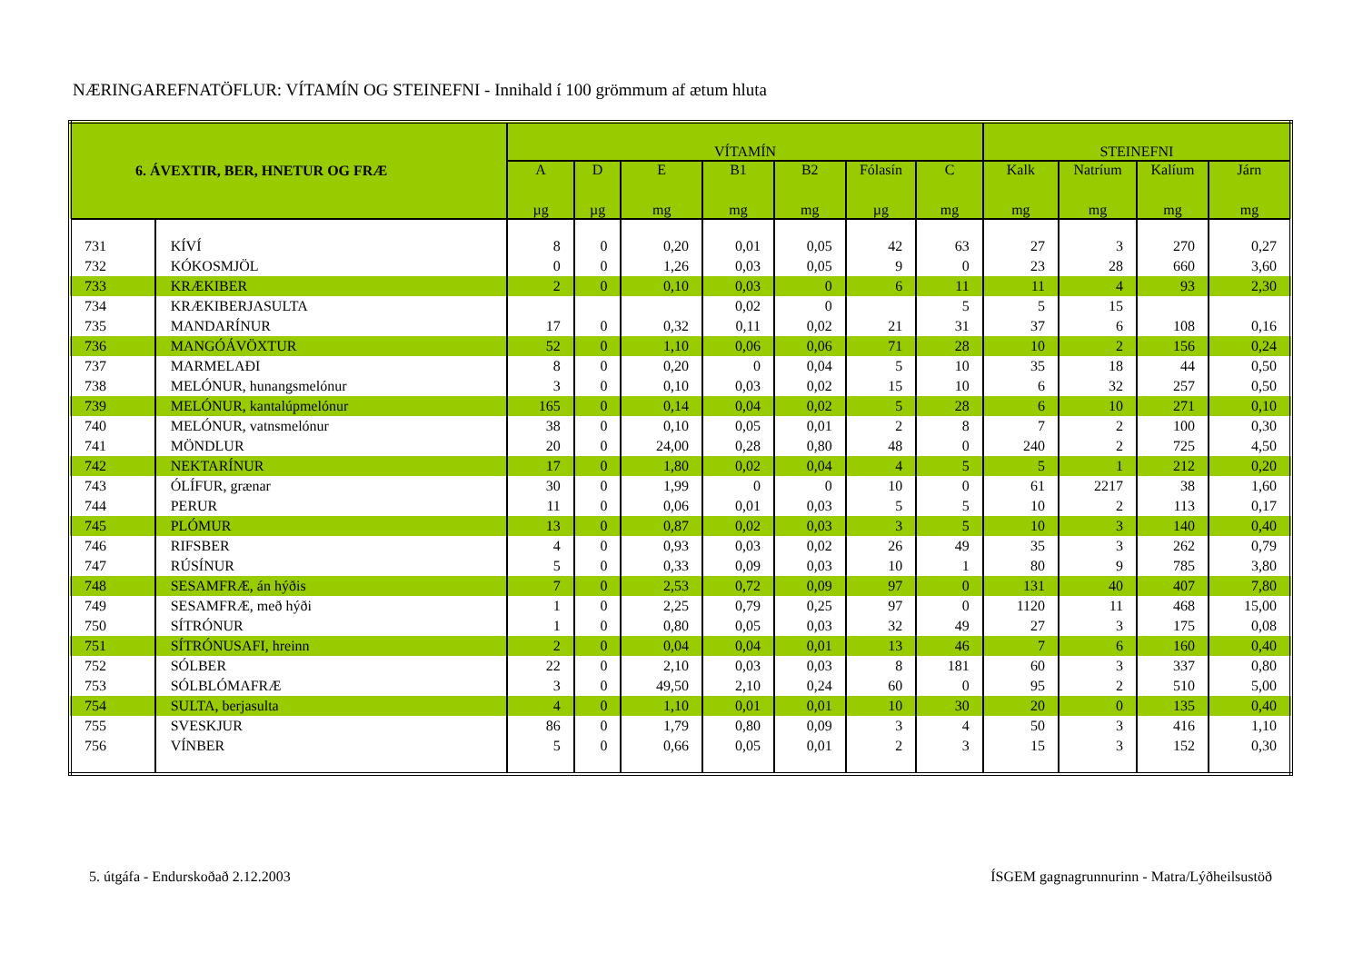NÆRINGAREFNATÖFLUR: VÍTAMÍN OG STEINEFNI - Innihald í 100 grömmum af ætum hluta
| 6. ÁVEXTIR, BER, HNETUR OG FRÆ | | VÍTAMÍN | | | | | | | STEINEFNI | | | |
| --- | --- | --- | --- | --- | --- | --- | --- | --- | --- | --- | --- | --- |
| | | A | D | E | B1 | B2 | Fólasín | C | Kalk | Natríum | Kalíum | Járn |
| | | µg | µg | mg | mg | mg | µg | mg | mg | mg | mg | mg |
| 731 | KÍVÍ | 8 | 0 | 0,20 | 0,01 | 0,05 | 42 | 63 | 27 | 3 | 270 | 0,27 |
| 732 | KÓKOSMJÖL | 0 | 0 | 1,26 | 0,03 | 0,05 | 9 | 0 | 23 | 28 | 660 | 3,60 |
| 733 | KRÆKIBER | 2 | 0 | 0,10 | 0,03 | 0 | 6 | 11 | 11 | 4 | 93 | 2,30 |
| 734 | KRÆKIBERJASULTA | | | | 0,02 | 0 | | 5 | 5 | 15 | | |
| 735 | MANDARÍNUR | 17 | 0 | 0,32 | 0,11 | 0,02 | 21 | 31 | 37 | 6 | 108 | 0,16 |
| 736 | MANGÓÁVÖXTUR | 52 | 0 | 1,10 | 0,06 | 0,06 | 71 | 28 | 10 | 2 | 156 | 0,24 |
| 737 | MARMELAÐI | 8 | 0 | 0,20 | 0 | 0,04 | 5 | 10 | 35 | 18 | 44 | 0,50 |
| 738 | MELÓNUR, hunangsmelónur | 3 | 0 | 0,10 | 0,03 | 0,02 | 15 | 10 | 6 | 32 | 257 | 0,50 |
| 739 | MELÓNUR, kantalúpmelónur | 165 | 0 | 0,14 | 0,04 | 0,02 | 5 | 28 | 6 | 10 | 271 | 0,10 |
| 740 | MELÓNUR, vatnsmelónur | 38 | 0 | 0,10 | 0,05 | 0,01 | 2 | 8 | 7 | 2 | 100 | 0,30 |
| 741 | MÖNDLUR | 20 | 0 | 24,00 | 0,28 | 0,80 | 48 | 0 | 240 | 2 | 725 | 4,50 |
| 742 | NEKTARÍNUR | 17 | 0 | 1,80 | 0,02 | 0,04 | 4 | 5 | 5 | 1 | 212 | 0,20 |
| 743 | ÓLÍFUR, grænar | 30 | 0 | 1,99 | 0 | 0 | 10 | 0 | 61 | 2217 | 38 | 1,60 |
| 744 | PERUR | 11 | 0 | 0,06 | 0,01 | 0,03 | 5 | 5 | 10 | 2 | 113 | 0,17 |
| 745 | PLÓMUR | 13 | 0 | 0,87 | 0,02 | 0,03 | 3 | 5 | 10 | 3 | 140 | 0,40 |
| 746 | RIFSBER | 4 | 0 | 0,93 | 0,03 | 0,02 | 26 | 49 | 35 | 3 | 262 | 0,79 |
| 747 | RÚSÍNUR | 5 | 0 | 0,33 | 0,09 | 0,03 | 10 | 1 | 80 | 9 | 785 | 3,80 |
| 748 | SESAMFRÆ, án hýðis | 7 | 0 | 2,53 | 0,72 | 0,09 | 97 | 0 | 131 | 40 | 407 | 7,80 |
| 749 | SESAMFRÆ, með hýði | 1 | 0 | 2,25 | 0,79 | 0,25 | 97 | 0 | 1120 | 11 | 468 | 15,00 |
| 750 | SÍTRÓNUR | 1 | 0 | 0,80 | 0,05 | 0,03 | 32 | 49 | 27 | 3 | 175 | 0,08 |
| 751 | SÍTRÓNUSAFI, hreinn | 2 | 0 | 0,04 | 0,04 | 0,01 | 13 | 46 | 7 | 6 | 160 | 0,40 |
| 752 | SÓLBER | 22 | 0 | 2,10 | 0,03 | 0,03 | 8 | 181 | 60 | 3 | 337 | 0,80 |
| 753 | SÓLBLÓMAFRÆ | 3 | 0 | 49,50 | 2,10 | 0,24 | 60 | 0 | 95 | 2 | 510 | 5,00 |
| 754 | SULTA, berjasulta | 4 | 0 | 1,10 | 0,01 | 0,01 | 10 | 30 | 20 | 0 | 135 | 0,40 |
| 755 | SVESKJUR | 86 | 0 | 1,79 | 0,80 | 0,09 | 3 | 4 | 50 | 3 | 416 | 1,10 |
| 756 | VÍNBER | 5 | 0 | 0,66 | 0,05 | 0,01 | 2 | 3 | 15 | 3 | 152 | 0,30 |
5. útgáfa - Endurskoðað 2.12.2003 ÍSGEM gagnagrunnurinn - Matra/Lýðheilsustöð